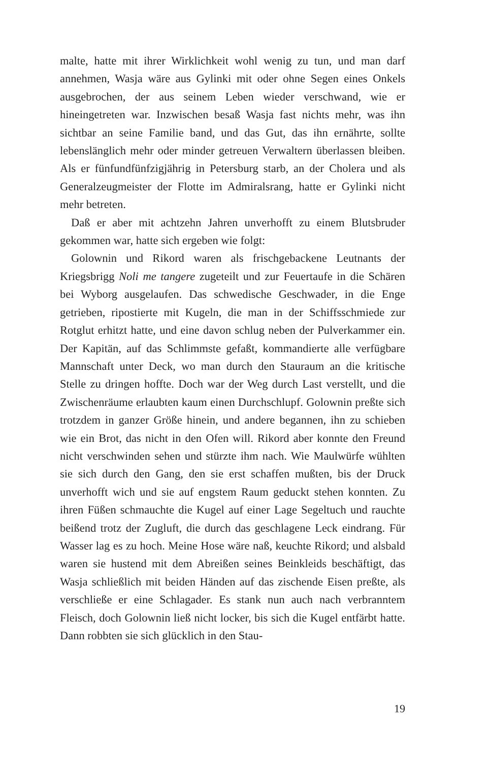malte, hatte mit ihrer Wirklichkeit wohl wenig zu tun, und man darf annehmen, Wasja wäre aus Gylinki mit oder ohne Segen eines Onkels ausgebrochen, der aus seinem Leben wieder verschwand, wie er hineingetreten war. Inzwischen besaß Wasja fast nichts mehr, was ihn sichtbar an seine Familie band, und das Gut, das ihn ernährte, sollte lebenslänglich mehr oder minder getreuen Verwaltern überlassen bleiben. Als er fünfundfünfzigjährig in Petersburg starb, an der Cholera und als Generalzeugmeister der Flotte im Admiralsrang, hatte er Gylinki nicht mehr betreten.
Daß er aber mit achtzehn Jahren unverhofft zu einem Blutsbruder gekommen war, hatte sich ergeben wie folgt:
Golownin und Rikord waren als frischgebackene Leutnants der Kriegsbrigg Noli me tangere zugeteilt und zur Feuertaufe in die Schären bei Wyborg ausgelaufen. Das schwedische Geschwader, in die Enge getrieben, ripostierte mit Kugeln, die man in der Schiffsschmiede zur Rotglut erhitzt hatte, und eine davon schlug neben der Pulverkammer ein. Der Kapitän, auf das Schlimmste gefaßt, kommandierte alle verfügbare Mannschaft unter Deck, wo man durch den Stauraum an die kritische Stelle zu dringen hoffte. Doch war der Weg durch Last verstellt, und die Zwischenräume erlaubten kaum einen Durchschlupf. Golownin preßte sich trotzdem in ganzer Größe hinein, und andere begannen, ihn zu schieben wie ein Brot, das nicht in den Ofen will. Rikord aber konnte den Freund nicht verschwinden sehen und stürzte ihm nach. Wie Maulwürfe wühlten sie sich durch den Gang, den sie erst schaffen mußten, bis der Druck unverhofft wich und sie auf engstem Raum geduckt stehen konnten. Zu ihren Füßen schmauchte die Kugel auf einer Lage Segeltuch und rauchte beißend trotz der Zugluft, die durch das geschlagene Leck eindrang. Für Wasser lag es zu hoch. Meine Hose wäre naß, keuchte Rikord; und alsbald waren sie hustend mit dem Abreißen seines Beinkleids beschäftigt, das Wasja schließlich mit beiden Händen auf das zischende Eisen preßte, als verschließe er eine Schlagader. Es stank nun auch nach verbranntem Fleisch, doch Golownin ließ nicht locker, bis sich die Kugel entfärbt hatte. Dann robbten sie sich glücklich in den Stau-
19